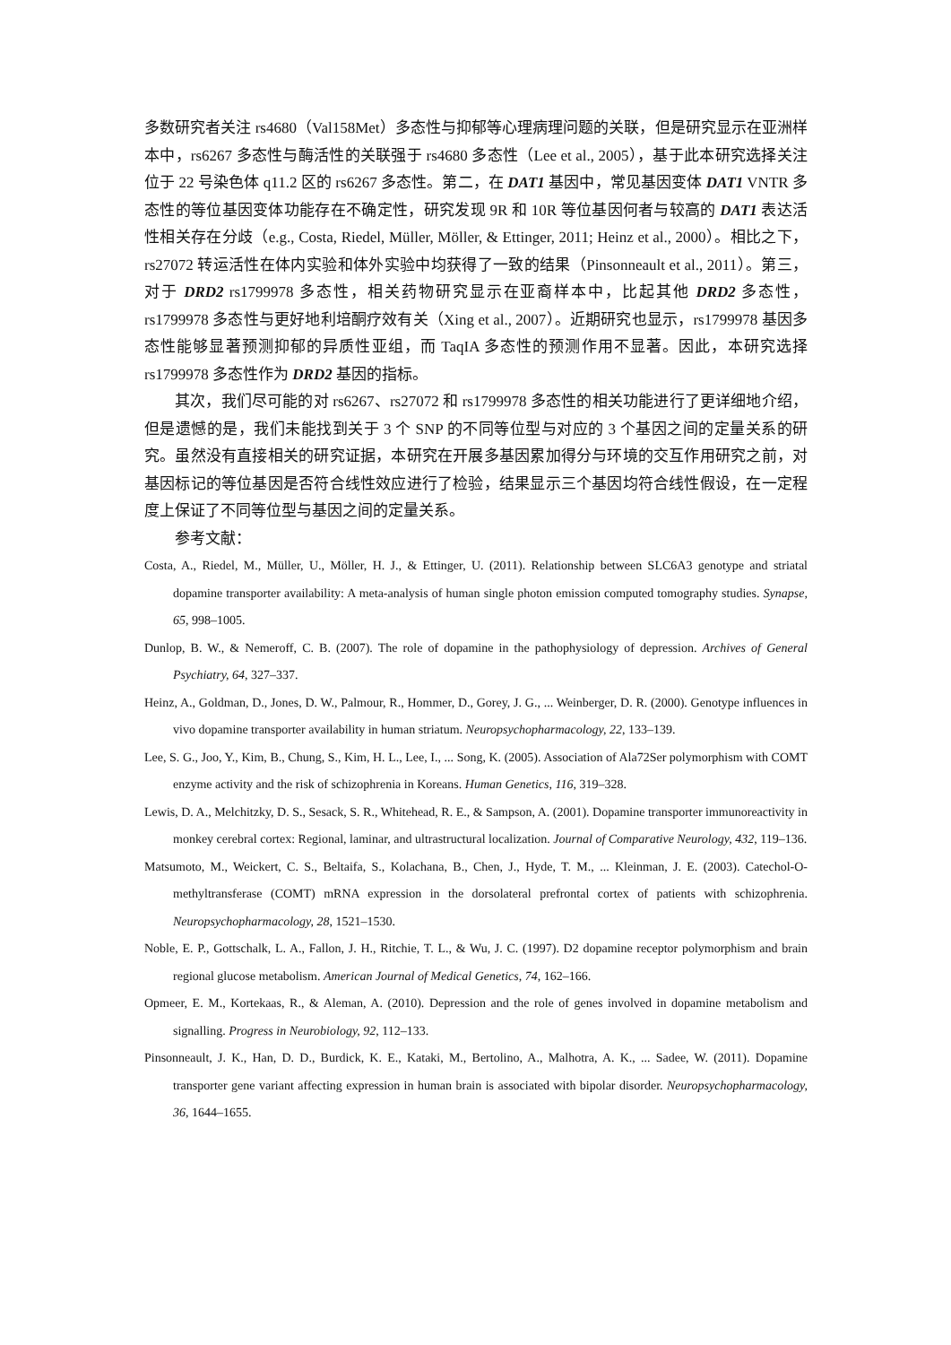多数研究者关注 rs4680（Val158Met）多态性与抑郁等心理病理问题的关联，但是研究显示在亚洲样本中，rs6267 多态性与酶活性的关联强于 rs4680 多态性（Lee et al., 2005），基于此本研究选择关注位于 22 号染色体 q11.2 区的 rs6267 多态性。第二，在 DAT1 基因中，常见基因变体 DAT1 VNTR 多态性的等位基因变体功能存在不确定性，研究发现 9R 和 10R 等位基因何者与较高的 DAT1 表达活性相关存在分歧（e.g., Costa, Riedel, Müller, Möller, & Ettinger, 2011; Heinz et al., 2000）。相比之下，rs27072 转运活性在体内实验和体外实验中均获得了一致的结果（Pinsonneault et al., 2011）。第三，对于 DRD2 rs1799978 多态性，相关药物研究显示在亚裔样本中，比起其他 DRD2 多态性，rs1799978 多态性与更好地利培酮疗效有关（Xing et al., 2007）。近期研究也显示，rs1799978 基因多态性能够显著预测抑郁的异质性亚组，而 TaqIA 多态性的预测作用不显著。因此，本研究选择 rs1799978 多态性作为 DRD2 基因的指标。
其次，我们尽可能的对 rs6267、rs27072 和 rs1799978 多态性的相关功能进行了更详细地介绍，但是遗憾的是，我们未能找到关于 3 个 SNP 的不同等位型与对应的 3 个基因之间的定量关系的研究。虽然没有直接相关的研究证据，本研究在开展多基因累加得分与环境的交互作用研究之前，对基因标记的等位基因是否符合线性效应进行了检验，结果显示三个基因均符合线性假设，在一定程度上保证了不同等位型与基因之间的定量关系。
参考文献：
Costa, A., Riedel, M., Müller, U., Möller, H. J., & Ettinger, U. (2011). Relationship between SLC6A3 genotype and striatal dopamine transporter availability: A meta-analysis of human single photon emission computed tomography studies. Synapse, 65, 998–1005.
Dunlop, B. W., & Nemeroff, C. B. (2007). The role of dopamine in the pathophysiology of depression. Archives of General Psychiatry, 64, 327–337.
Heinz, A., Goldman, D., Jones, D. W., Palmour, R., Hommer, D., Gorey, J. G., ... Weinberger, D. R. (2000). Genotype influences in vivo dopamine transporter availability in human striatum. Neuropsychopharmacology, 22, 133–139.
Lee, S. G., Joo, Y., Kim, B., Chung, S., Kim, H. L., Lee, I., ... Song, K. (2005). Association of Ala72Ser polymorphism with COMT enzyme activity and the risk of schizophrenia in Koreans. Human Genetics, 116, 319–328.
Lewis, D. A., Melchitzky, D. S., Sesack, S. R., Whitehead, R. E., & Sampson, A. (2001). Dopamine transporter immunoreactivity in monkey cerebral cortex: Regional, laminar, and ultrastructural localization. Journal of Comparative Neurology, 432, 119–136.
Matsumoto, M., Weickert, C. S., Beltaifa, S., Kolachana, B., Chen, J., Hyde, T. M., ... Kleinman, J. E. (2003). Catechol-O-methyltransferase (COMT) mRNA expression in the dorsolateral prefrontal cortex of patients with schizophrenia. Neuropsychopharmacology, 28, 1521–1530.
Noble, E. P., Gottschalk, L. A., Fallon, J. H., Ritchie, T. L., & Wu, J. C. (1997). D2 dopamine receptor polymorphism and brain regional glucose metabolism. American Journal of Medical Genetics, 74, 162–166.
Opmeer, E. M., Kortekaas, R., & Aleman, A. (2010). Depression and the role of genes involved in dopamine metabolism and signalling. Progress in Neurobiology, 92, 112–133.
Pinsonneault, J. K., Han, D. D., Burdick, K. E., Kataki, M., Bertolino, A., Malhotra, A. K., ... Sadee, W. (2011). Dopamine transporter gene variant affecting expression in human brain is associated with bipolar disorder. Neuropsychopharmacology, 36, 1644–1655.